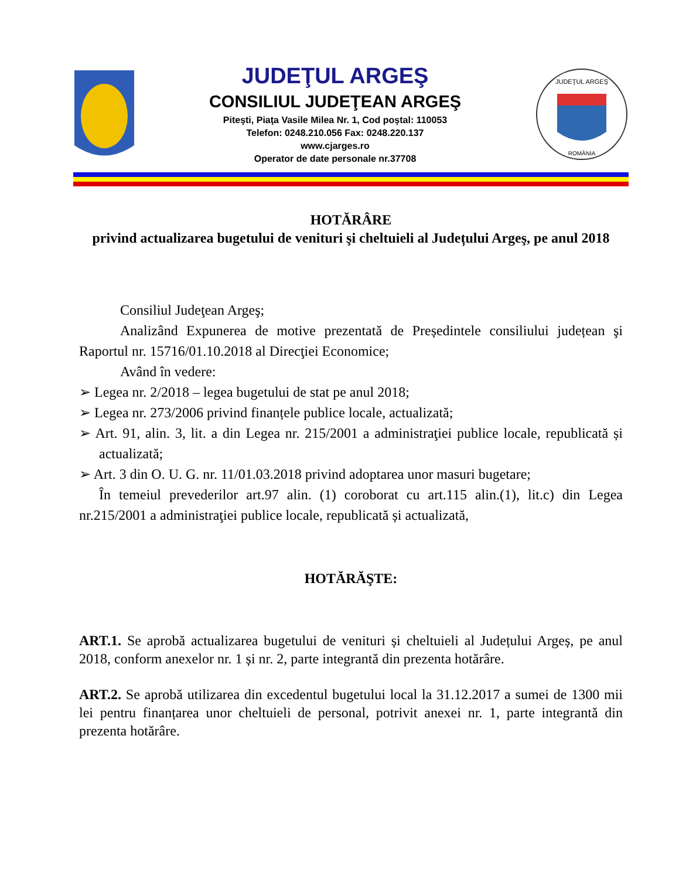JUDEŢUL ARGEŞ
CONSILIUL JUDEŢEAN ARGEŞ
Piteşti, Piaţa Vasile Milea Nr. 1, Cod poştal: 110053
Telefon: 0248.210.056 Fax: 0248.220.137
www.cjarges.ro
Operator de date personale nr.37708
JUDEŢUL ARGEŞ
ROMÂNIA
HOTĂRÂRE
privind actualizarea bugetului de venituri şi cheltuieli al Județului Argeş, pe anul 2018
Consiliul Judeţean Argeş;
Analizând Expunerea de motive prezentată de Președintele consiliului județean şi Raportul nr. 15716/01.10.2018 al Direcţiei Economice;
Având în vedere:
➢ Legea nr. 2/2018 – legea bugetului de stat pe anul 2018;
➢ Legea nr. 273/2006 privind finanțele publice locale, actualizată;
➢ Art. 91, alin. 3, lit. a din Legea nr. 215/2001 a administraţiei publice locale, republicată și actualizată;
➢ Art. 3 din O. U. G. nr. 11/01.03.2018 privind adoptarea unor masuri bugetare;
În temeiul prevederilor art.97 alin. (1) coroborat cu art.115 alin.(1), lit.c) din Legea nr.215/2001 a administraţiei publice locale, republicată și actualizată,
HOTĂRĂŞTE:
ART.1. Se aprobă actualizarea bugetului de venituri și cheltuieli al Județului Argeș, pe anul 2018, conform anexelor nr. 1 și nr. 2, parte integrantă din prezenta hotărâre.
ART.2. Se aprobă utilizarea din excedentul bugetului local la 31.12.2017 a sumei de 1300 mii lei pentru finanțarea unor cheltuieli de personal, potrivit anexei nr. 1, parte integrantă din prezenta hotărâre.